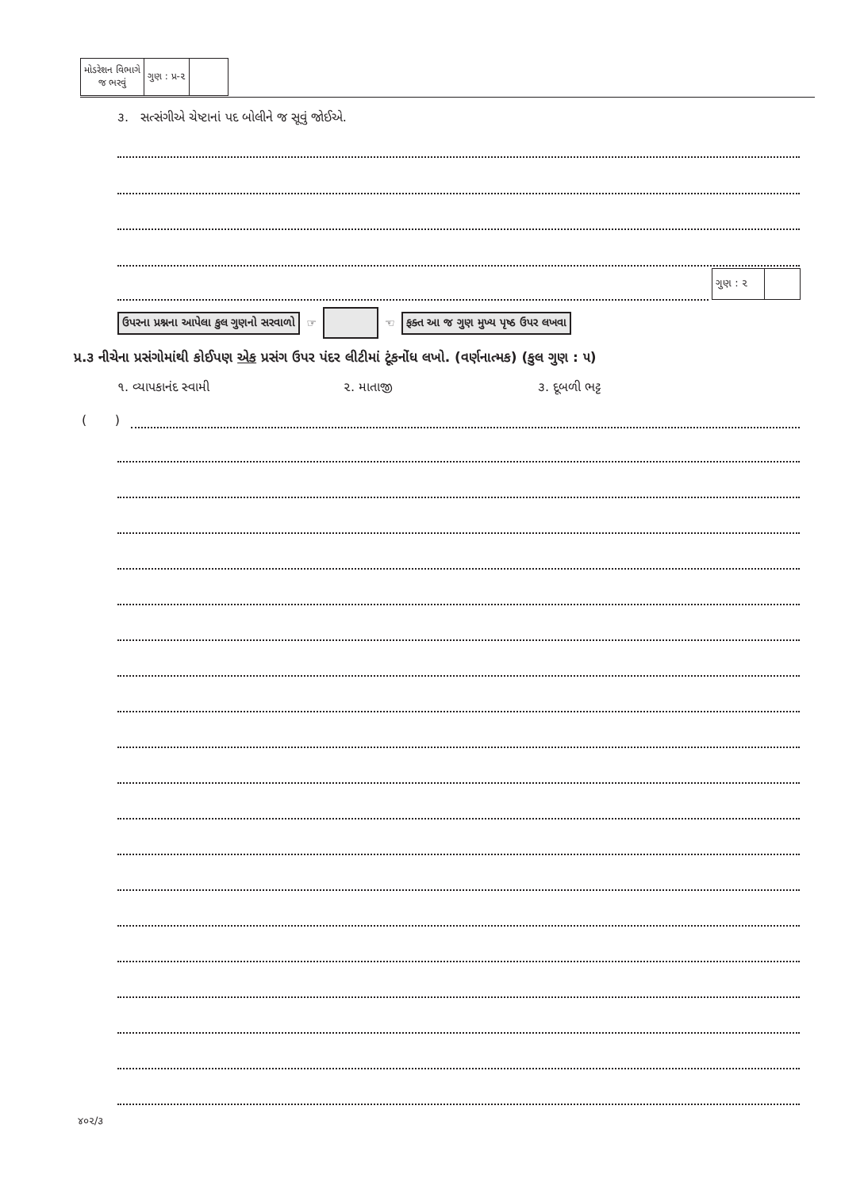| મોડરેશન વિભાગે જ ભરવું | ગુણ : પ્ર-૨ | |
૩. સત્સંગીએ ચેષ્ટાનાં પદ બોલીને જ સૂવું જોઈએ.
ગુણ : ૨
ઉપરના પ્રશ્નના આપેલા કુલ ગુણનો સરવાળો ☞ ☜ ફક્ત આ જ ગુણ મુખ્ય પૃષ્ઠ ઉપર લખવા
પ્ર.૩ નીચેના પ્રસંગોમાંથી કોઈપણ એક પ્રસંગ ઉપર પંદર લીટીમાં ટૂંકનોંધ લખો. (વર્ણનાત્મક) (કુલ ગુણ : ૫)
૧. વ્યાપકાનંદ સ્વામી ૨. માતાજી ૩. દૂબળી ભટ્ટ
( )
૪૦૨/૩